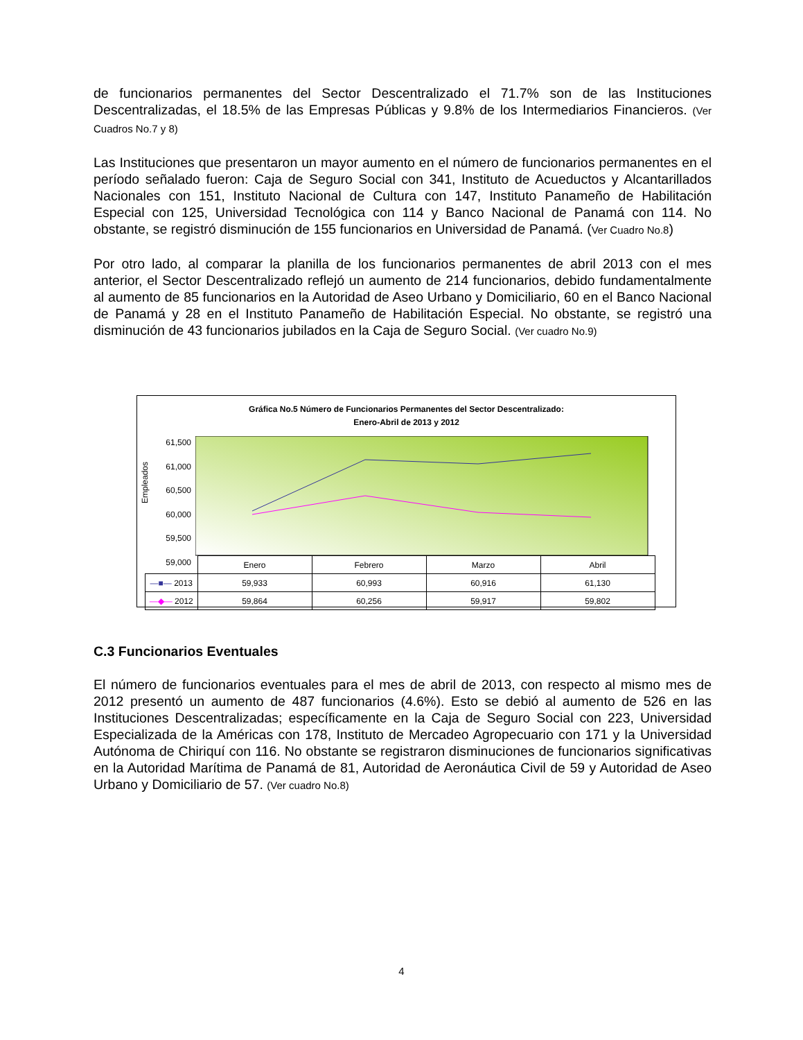de funcionarios permanentes del Sector Descentralizado el 71.7% son de las Instituciones Descentralizadas, el 18.5% de las Empresas Públicas y 9.8% de los Intermediarios Financieros. (Ver Cuadros No.7 y 8)
Las Instituciones que presentaron un mayor aumento en el número de funcionarios permanentes en el período señalado fueron: Caja de Seguro Social con 341, Instituto de Acueductos y Alcantarillados Nacionales con 151, Instituto Nacional de Cultura con 147, Instituto Panameño de Habilitación Especial con 125, Universidad Tecnológica con 114 y Banco Nacional de Panamá con 114. No obstante, se registró disminución de 155 funcionarios en Universidad de Panamá. (Ver Cuadro No.8)
Por otro lado, al comparar la planilla de los funcionarios permanentes de abril 2013 con el mes anterior, el Sector Descentralizado reflejó un aumento de 214 funcionarios, debido fundamentalmente al aumento de 85 funcionarios en la Autoridad de Aseo Urbano y Domiciliario, 60 en el Banco Nacional de Panamá y 28 en el Instituto Panameño de Habilitación Especial. No obstante, se registró una disminución de 43 funcionarios jubilados en la Caja de Seguro Social. (Ver cuadro No.9)
Gráfica No.5 Número de Funcionarios Permanentes del Sector Descentralizado:
Enero-Abril de 2013 y 2012
Empleados
61,500
61,000
60,500
60,000
59,500
59,000
| | Enero | Febrero | Marzo | Abril |
| —■— 2013 | 59,933 | 60,993 | 60,916 | 61,130 |
| —◆— 2012 | 59,864 | 60,256 | 59,917 | 59,802 |
C.3 Funcionarios Eventuales
El número de funcionarios eventuales para el mes de abril de 2013, con respecto al mismo mes de 2012 presentó un aumento de 487 funcionarios (4.6%). Esto se debió al aumento de 526 en las Instituciones Descentralizadas; específicamente en la Caja de Seguro Social con 223, Universidad Especializada de la Américas con 178, Instituto de Mercadeo Agropecuario con 171 y la Universidad Autónoma de Chiriquí con 116. No obstante se registraron disminuciones de funcionarios significativas en la Autoridad Marítima de Panamá de 81, Autoridad de Aeronáutica Civil de 59 y Autoridad de Aseo Urbano y Domiciliario de 57. (Ver cuadro No.8)
4